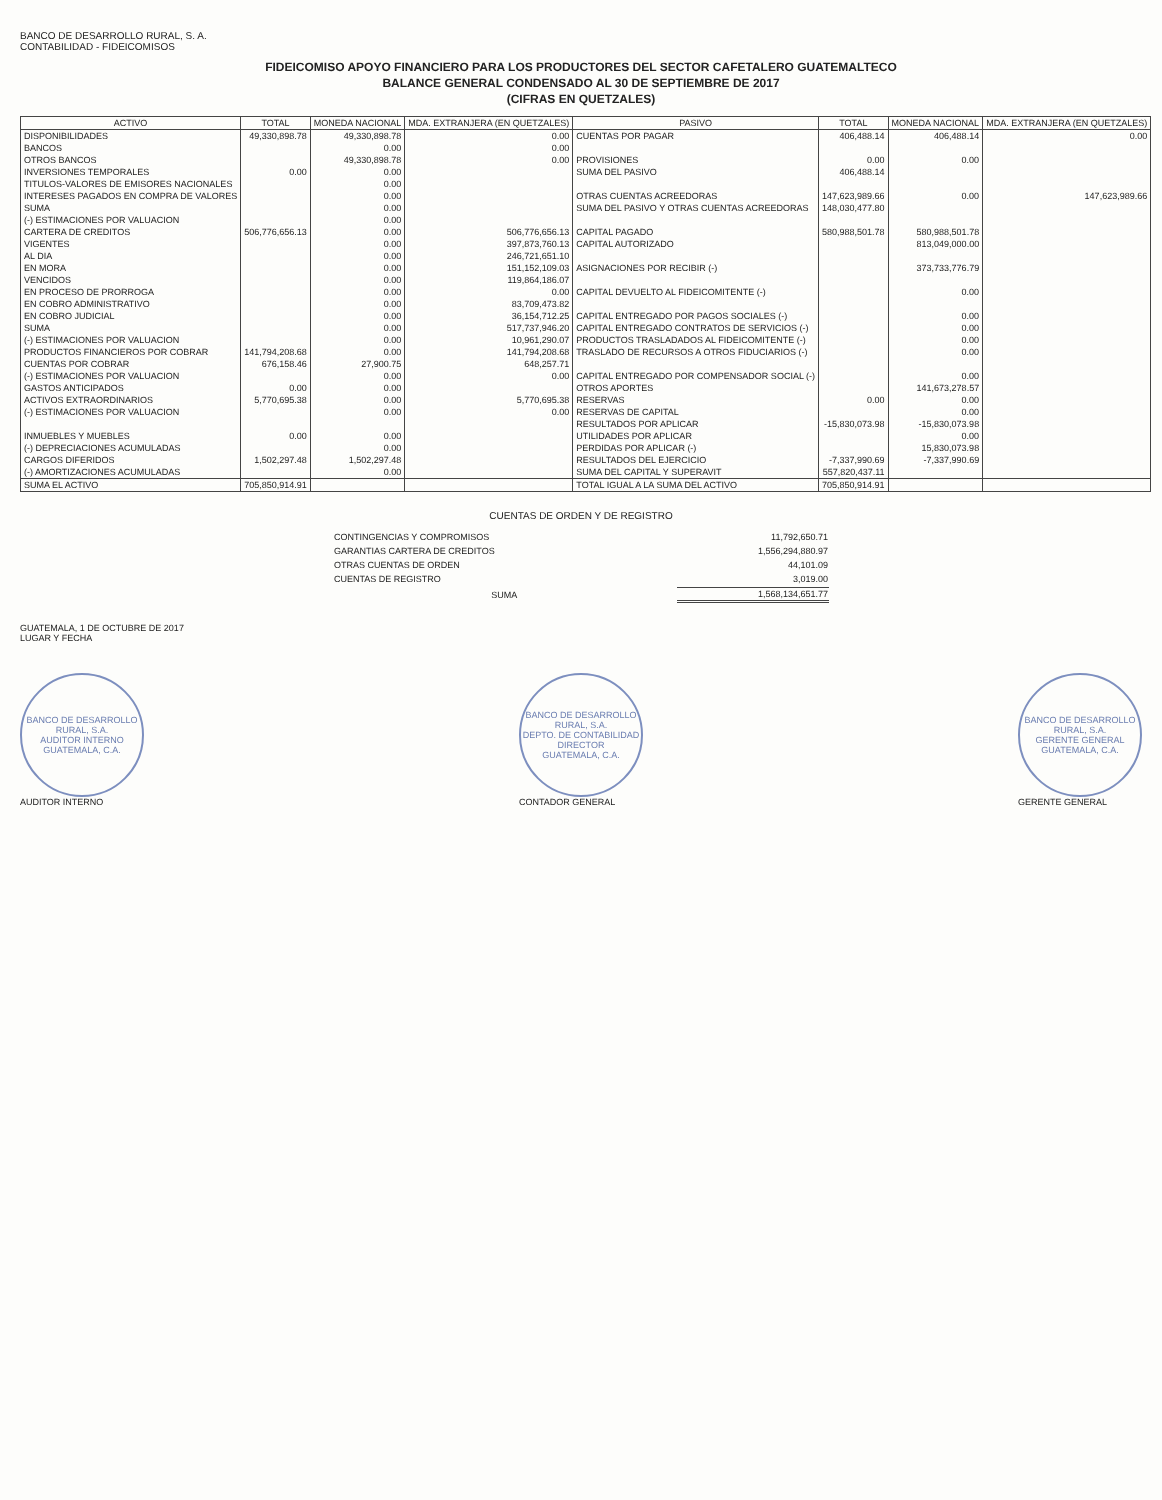BANCO DE DESARROLLO RURAL, S. A.
CONTABILIDAD - FIDEICOMISOS
FIDEICOMISO APOYO FINANCIERO PARA LOS PRODUCTORES DEL SECTOR CAFETALERO GUATEMALTECO
BALANCE GENERAL CONDENSADO AL 30 DE SEPTIEMBRE DE 2017
(CIFRAS EN QUETZALES)
| ACTIVO | TOTAL | MONEDA NACIONAL | MDA. EXTRANJERA (EN QUETZALES) | PASIVO | TOTAL | MONEDA NACIONAL | MDA. EXTRANJERA (EN QUETZALES) |
| --- | --- | --- | --- | --- | --- | --- | --- |
| DISPONIBILIDADES | 49,330,898.78 | 49,330,898.78 | 0.00 | CUENTAS POR PAGAR | 406,488.14 | 406,488.14 | 0.00 |
| BANCOS | | 0.00 | 0.00 | | | | |
| OTROS BANCOS | | 49,330,898.78 | 0.00 | PROVISIONES | 0.00 | 0.00 | |
| INVERSIONES TEMPORALES | 0.00 | 0.00 | | SUMA DEL PASIVO | 406,488.14 | | |
| TITULOS-VALORES DE EMISORES NACIONALES | | 0.00 | | | | | |
| INTERESES PAGADOS EN COMPRA DE VALORES | | 0.00 | | OTRAS CUENTAS ACREEDORAS | 147,623,989.66 | 0.00 | 147,623,989.66 |
| SUMA | | 0.00 | | SUMA DEL PASIVO Y OTRAS CUENTAS ACREEDORAS | 148,030,477.80 | | |
| (-) ESTIMACIONES POR VALUACION | | 0.00 | | | | | |
| CARTERA DE CREDITOS | 506,776,656.13 | 0.00 | 506,776,656.13 | CAPITAL PAGADO | 580,988,501.78 | 580,988,501.78 | |
| VIGENTES | | 0.00 | 397,873,760.13 | CAPITAL AUTORIZADO | | 813,049,000.00 | |
| AL DIA | | 0.00 | 246,721,651.10 | | | | |
| EN MORA | | 0.00 | 151,152,109.03 | ASIGNACIONES POR RECIBIR (-) | | 373,733,776.79 | |
| VENCIDOS | | 0.00 | 119,864,186.07 | | | | |
| EN PROCESO DE PRORROGA | | 0.00 | 0.00 | CAPITAL DEVUELTO AL FIDEICOMITENTE (-) | | 0.00 | |
| EN COBRO ADMINISTRATIVO | | 0.00 | 83,709,473.82 | | | | |
| EN COBRO JUDICIAL | | 0.00 | 36,154,712.25 | CAPITAL ENTREGADO POR PAGOS SOCIALES (-) | | 0.00 | |
| SUMA | | 0.00 | 517,737,946.20 | CAPITAL ENTREGADO CONTRATOS DE SERVICIOS (-) | | 0.00 | |
| (-) ESTIMACIONES POR VALUACION | | 0.00 | 10,961,290.07 | PRODUCTOS TRASLADADOS AL FIDEICOMITENTE (-) | | 0.00 | |
| PRODUCTOS FINANCIEROS POR COBRAR | 141,794,208.68 | 0.00 | 141,794,208.68 | TRASLADO DE RECURSOS A OTROS FIDUCIARIOS (-) | | 0.00 | |
| CUENTAS POR COBRAR | 676,158.46 | 27,900.75 | 648,257.71 | | | | |
| (-) ESTIMACIONES POR VALUACION | | 0.00 | 0.00 | CAPITAL ENTREGADO POR COMPENSADOR SOCIAL (-) | | 0.00 | |
| GASTOS ANTICIPADOS | 0.00 | 0.00 | | OTROS APORTES | | 141,673,278.57 | |
| ACTIVOS EXTRAORDINARIOS | 5,770,695.38 | 0.00 | 5,770,695.38 | RESERVAS | 0.00 | 0.00 | |
| (-) ESTIMACIONES POR VALUACION | | 0.00 | 0.00 | RESERVAS DE CAPITAL | | 0.00 | |
| | | | | RESULTADOS POR APLICAR | -15,830,073.98 | -15,830,073.98 | |
| INMUEBLES Y MUEBLES | 0.00 | 0.00 | | UTILIDADES POR APLICAR | | 0.00 | |
| (-) DEPRECIACIONES ACUMULADAS | | 0.00 | | PERDIDAS POR APLICAR (-) | | 15,830,073.98 | |
| CARGOS DIFERIDOS | 1,502,297.48 | 1,502,297.48 | | RESULTADOS DEL EJERCICIO | -7,337,990.69 | -7,337,990.69 | |
| (-) AMORTIZACIONES ACUMULADAS | | 0.00 | | SUMA DEL CAPITAL Y SUPERAVIT | 557,820,437.11 | | |
| SUMA EL ACTIVO | 705,850,914.91 | | | TOTAL IGUAL A LA SUMA DEL ACTIVO | 705,850,914.91 | | |
CUENTAS DE ORDEN Y DE REGISTRO
| CONTINGENCIAS Y COMPROMISOS | 11,792,650.71 |
| GARANTIAS CARTERA DE CREDITOS | 1,556,294,880.97 |
| OTRAS CUENTAS DE ORDEN | 44,101.09 |
| CUENTAS DE REGISTRO | 3,019.00 |
| SUMA | 1,568,134,651.77 |
GUATEMALA, 1 DE OCTUBRE DE 2017
LUGAR Y FECHA
BANCO DE DESARROLLO RURAL, S.A.
AUDITOR INTERNO
GUATEMALA, C.A.
AUDITOR INTERNO
BANCO DE DESARROLLO RURAL, S.A.
DEPTO. DE CONTABILIDAD
DIRECTOR
GUATEMALA, C.A.
CONTADOR GENERAL
BANCO DE DESARROLLO RURAL, S.A.
GERENTE GENERAL
GUATEMALA, C.A.
GERENTE GENERAL